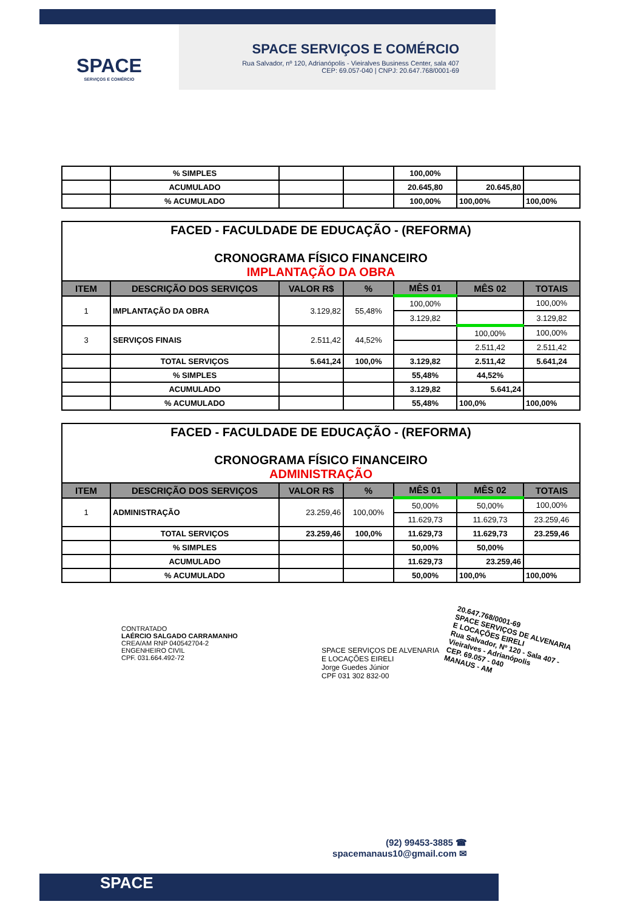SPACE
SERVIÇOS E COMÉRCIO
SPACE SERVIÇOS E COMÉRCIO
Rua Salvador, nº 120, Adrianópolis - Vieiralves Business Center, sala 407
CEP: 69.057-040 | CNPJ: 20.647.768/0001-69
| | % SIMPLES | | | 100,00% | | |
| | ACUMULADO | | | 20.645,80 | 20.645,80 | |
| | % ACUMULADO | | | 100,00% | 100,00% | 100,00% |
| FACED - FACULDADE DE EDUCAÇÃO - (REFORMA) CRONOGRAMA FÍSICO FINANCEIRO IMPLANTAÇÃO DA OBRA | | | | | | |
| ITEM | DESCRIÇÃO DOS SERVIÇOS | VALOR R$ | % | MÊS 01 | MÊS 02 | TOTAIS |
| 1 | IMPLANTAÇÃO DA OBRA | 3.129,82 | 55,48% | 100,00% | | 100,00% |
| | | | | 3.129,82 | | 3.129,82 |
| 3 | SERVIÇOS FINAIS | 2.511,42 | 44,52% | | 100,00% | 100,00% |
| | | | | | 2.511,42 | 2.511,42 |
| | TOTAL SERVIÇOS | 5.641,24 | 100,0% | 3.129,82 | 2.511,42 | 5.641,24 |
| | % SIMPLES | | | 55,48% | 44,52% | |
| | ACUMULADO | | | 3.129,82 | 5.641,24 | |
| | % ACUMULADO | | | 55,48% | 100,0% | 100,00% |
| FACED - FACULDADE DE EDUCAÇÃO - (REFORMA) CRONOGRAMA FÍSICO FINANCEIRO ADMINISTRAÇÃO | | | | | | |
| ITEM | DESCRIÇÃO DOS SERVIÇOS | VALOR R$ | % | MÊS 01 | MÊS 02 | TOTAIS |
| 1 | ADMINISTRAÇÃO | 23.259,46 | 100,00% | 50,00% | 50,00% | 100,00% |
| | | | | 11.629,73 | 11.629,73 | 23.259,46 |
| | TOTAL SERVIÇOS | 23.259,46 | 100,0% | 11.629,73 | 11.629,73 | 23.259,46 |
| | % SIMPLES | | | 50,00% | 50,00% | |
| | ACUMULADO | | | 11.629,73 | 23.259,46 | |
| | % ACUMULADO | | | 50,00% | 100,0% | 100,00% |
CONTRATADO
LAÉRCIO SALGADO CARRAMANHO
CREA/AM RNP 040542704-2
ENGENHEIRO CIVIL
CPF. 031.664.492-72
SPACE SERVIÇOS DE ALVENARIA
E LOCAÇÕES EIRELI
Jorge Guedes Júnior
CPF 031 302 832-00
20.647.768/0001-69
SPACE SERVIÇOS DE ALVENARIA
E LOCAÇÕES EIRELI
Rua Salvador, Nº 120 - Sala 407 -
Vieiralves - Adrianópolis
CEP. 69.057 - 040
MANAUS - AM
(92) 99453-3885 ☎
spacemanaus10@gmail.com ✉
SPACE